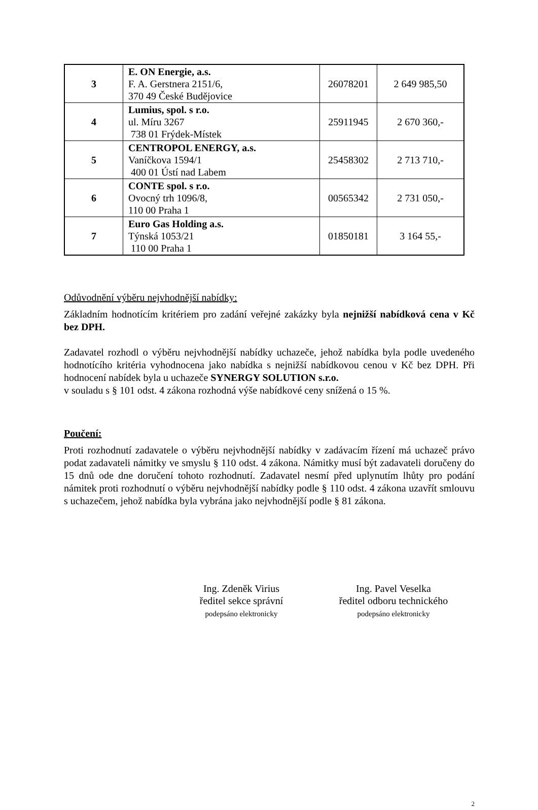| 3 | E. ON Energie, a.s. F. A. Gerstnera 2151/6, 370 49 České Budějovice | 26078201 | 2 649 985,50 |
| 4 | Lumius, spol. s r.o. ul. Míru 3267 738 01 Frýdek-Místek | 25911945 | 2 670 360,- |
| 5 | CENTROPOL ENERGY, a.s. Vaníčkova 1594/1 400 01 Ústí nad Labem | 25458302 | 2 713 710,- |
| 6 | CONTE spol. s r.o. Ovocný trh 1096/8, 110 00 Praha 1 | 00565342 | 2 731 050,- |
| 7 | Euro Gas Holding a.s. Týnská 1053/21 110 00 Praha 1 | 01850181 | 3 164 55,- |
Odůvodnění výběru nejvhodnější nabídky:
Základním hodnotícím kritériem pro zadání veřejné zakázky byla nejnižší nabídková cena v Kč bez DPH.
Zadavatel rozhodl o výběru nejvhodnější nabídky uchazeče, jehož nabídka byla podle uvedeného hodnotícího kritéria vyhodnocena jako nabídka s nejnižší nabídkovou cenou v Kč bez DPH. Při hodnocení nabídek byla u uchazeče SYNERGY SOLUTION s.r.o.
v souladu s § 101 odst. 4 zákona rozhodná výše nabídkové ceny snížená o 15 %.
Poučení:
Proti rozhodnutí zadavatele o výběru nejvhodnější nabídky v zadávacím řízení má uchazeč právo podat zadavateli námitky ve smyslu § 110 odst. 4 zákona. Námitky musí být zadavateli doručeny do 15 dnů ode dne doručení tohoto rozhodnutí. Zadavatel nesmí před uplynutím lhůty pro podání námitek proti rozhodnutí o výběru nejvhodnější nabídky podle § 110 odst. 4 zákona uzavřít smlouvu s uchazečem, jehož nabídka byla vybrána jako nejvhodnější podle § 81 zákona.
Ing. Zdeněk Virius
ředitel sekce správní
podepsáno elektronicky
Ing. Pavel Veselka
ředitel odboru technického
podepsáno elektronicky
2